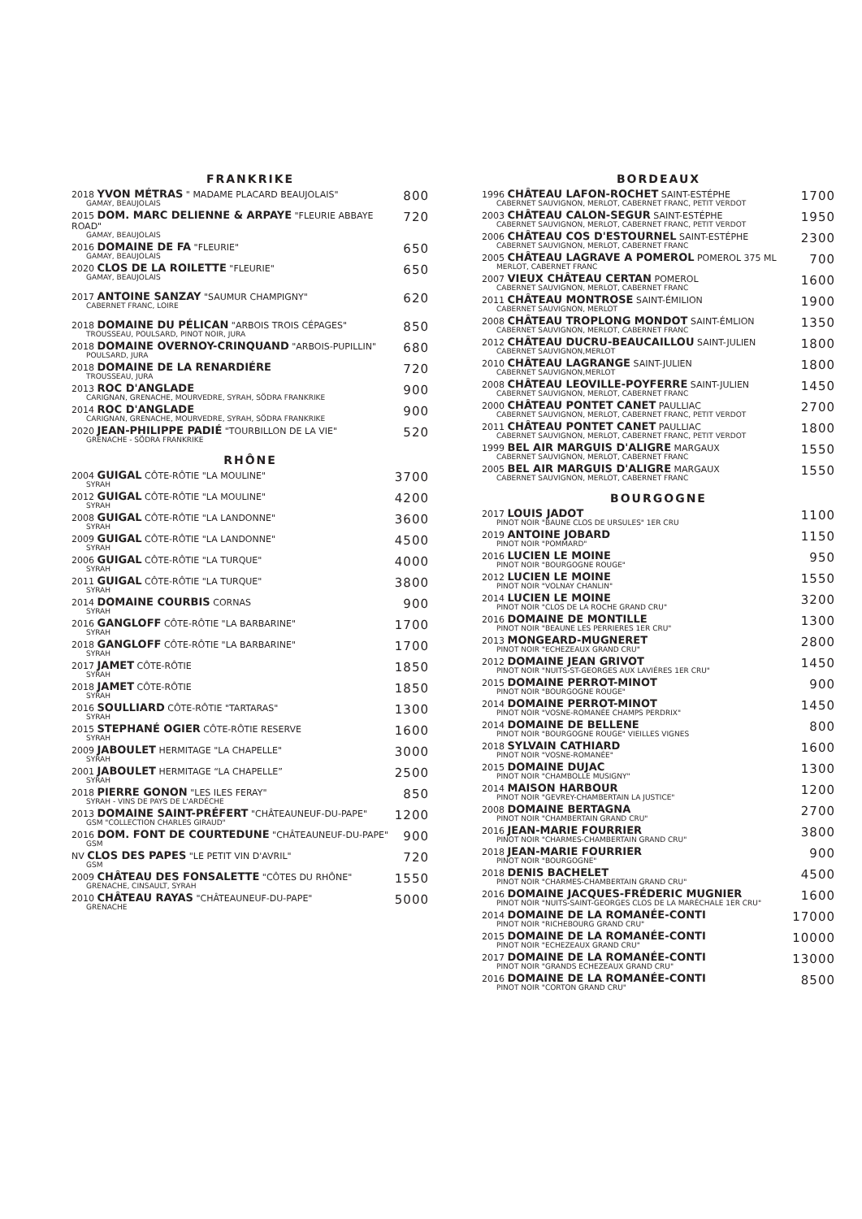FRANKRIKE
2018 YVON MÉTRAS " MADAME PLACARD BEAUJOLAIS"
GAMAY, BEAUJOLAIS
800
2015 DOM. MARC DELIENNE & ARPAYE "FLEURIE ABBAYE ROAD"
GAMAY, BEAUJOLAIS
720
2016 DOMAINE DE FA "FLEURIE"
GAMAY, BEAUJOLAIS
650
2020 CLOS DE LA ROILETTE "FLEURIE"
GAMAY, BEAUJOLAIS
650
2017 ANTOINE SANZAY "SAUMUR CHAMPIGNY"
CABERNET FRANC, LOIRE
620
2018 DOMAINE DU PÉLICAN "ARBOIS TROIS CÉPAGES"
TROUSSEAU, POULSARD, PINOT NOIR, JURA
850
2018 DOMAINE OVERNOY-CRINQUAND "ARBOIS-PUPILLIN"
POULSARD, JURA
680
2018 DOMAINE DE LA RENARDIÉRE
TROUSSEAU, JURA
720
2013 ROC D'ANGLADE
CARIGNAN, GRENACHE, MOURVEDRE, SYRAH, SÖDRA FRANKRIKE
900
2014 ROC D'ANGLADE
CARIGNAN, GRENACHE, MOURVEDRE, SYRAH, SÖDRA FRANKRIKE
900
2020 JEAN-PHILIPPE PADIÉ "TOURBILLON DE LA VIE"
GRENACHE - SÖDRA FRANKRIKE
520
RHÔNE
2004 GUIGAL CÔTE-RÔTIE "LA MOULINE"
SYRAH
3700
2012 GUIGAL CÔTE-RÔTIE "LA MOULINE"
SYRAH
4200
2008 GUIGAL CÔTE-RÔTIE "LA LANDONNE"
SYRAH
3600
2009 GUIGAL CÔTE-RÔTIE "LA LANDONNE"
SYRAH
4500
2006 GUIGAL CÔTE-RÔTIE "LA TURQUE"
SYRAH
4000
2011 GUIGAL CÔTE-RÔTIE "LA TURQUE"
SYRAH
3800
2014 DOMAINE COURBIS CORNAS
SYRAH
900
2016 GANGLOFF CÔTE-RÔTIE "LA BARBARINE"
SYRAH
1700
2018 GANGLOFF CÔTE-RÔTIE "LA BARBARINE"
SYRAH
1700
2017 JAMET CÔTE-RÔTIE
SYRAH
1850
2018 JAMET CÔTE-RÔTIE
SYRAH
1850
2016 SOULLIARD CÔTE-RÔTIE "TARTARAS"
SYRAH
1300
2015 STEPHANÉ OGIER CÔTE-RÔTIE RESERVE
SYRAH
1600
2009 JABOULET HERMITAGE "LA CHAPELLE"
SYRAH
3000
2001 JABOULET HERMITAGE “LA CHAPELLE”
SYRAH
2500
2018 PIERRE GONON "LES ILES FERAY"
SYRAH - VINS DE PAYS DE L'ARDÉCHE
850
2013 DOMAINE SAINT-PRÉFERT "CHÂTEAUNEUF-DU-PAPE"
GSM "COLLECTION CHARLES GIRAUD"
1200
2016 DOM. FONT DE COURTEDUNE "CHÂTEAUNEUF-DU-PAPE"
GSM
900
NV CLOS DES PAPES "LE PETIT VIN D'AVRIL"
GSM
720
2009 CHÂTEAU DES FONSALETTE "CÔTES DU RHÔNE"
GRENACHE, CINSAULT, SYRAH
1550
2010 CHÂTEAU RAYAS "CHÂTEAUNEUF-DU-PAPE"
GRENACHE
5000
BORDEAUX
1996 CHÂTEAU LAFON-ROCHET SAINT-ESTÉPHE
CABERNET SAUVIGNON, MERLOT, CABERNET FRANC, PETIT VERDOT
1700
2003 CHÂTEAU CALON-SEGUR SAINT-ESTÉPHE
CABERNET SAUVIGNON, MERLOT, CABERNET FRANC, PETIT VERDOT
1950
2006 CHÂTEAU COS D'ESTOURNEL SAINT-ESTÉPHE
CABERNET SAUVIGNON, MERLOT, CABERNET FRANC
2300
2005 CHÂTEAU LAGRAVE A POMEROL POMEROL 375 ML
MERLOT, CABERNET FRANC
700
2007 VIEUX CHÂTEAU CERTAN POMEROL
CABERNET SAUVIGNON, MERLOT, CABERNET FRANC
1600
2011 CHÂTEAU MONTROSE SAINT-ÉMILION
CABERNET SAUVIGNON, MERLOT
1900
2008 CHÂTEAU TROPLONG MONDOT SAINT-ÉMLION
CABERNET SAUVIGNON, MERLOT, CABERNET FRANC
1350
2012 CHÂTEAU DUCRU-BEAUCAILLOU SAINT-JULIEN
CABERNET SAUVIGNON,MERLOT
1800
2010 CHÂTEAU LAGRANGE SAINT-JULIEN
CABERNET SAUVIGNON,MERLOT
1800
2008 CHÂTEAU LEOVILLE-POYFERRE SAINT-JULIEN
CABERNET SAUVIGNON, MERLOT, CABERNET FRANC
1450
2000 CHÂTEAU PONTET CANET PAULLIAC
CABERNET SAUVIGNON, MERLOT, CABERNET FRANC, PETIT VERDOT
2700
2011 CHÂTEAU PONTET CANET PAULLIAC
CABERNET SAUVIGNON, MERLOT, CABERNET FRANC, PETIT VERDOT
1800
1999 BEL AIR MARGUIS D'ALIGRE MARGAUX
CABERNET SAUVIGNON, MERLOT, CABERNET FRANC
1550
2005 BEL AIR MARGUIS D'ALIGRE MARGAUX
CABERNET SAUVIGNON, MERLOT, CABERNET FRANC
1550
BOURGOGNE
2017 LOUIS JADOT
PINOT NOIR "BAUNE CLOS DE URSULES" 1ER CRU
1100
2019 ANTOINE JOBARD
PINOT NOIR "POMMARD"
1150
2016 LUCIEN LE MOINE
PINOT NOIR "BOURGOGNE ROUGE"
950
2012 LUCIEN LE MOINE
PINOT NOIR "VOLNAY CHANLIN"
1550
2014 LUCIEN LE MOINE
PINOT NOIR "CLOS DE LA ROCHE GRAND CRU"
3200
2016 DOMAINE DE MONTILLE
PINOT NOIR "BEAUNE LES PERRIERES 1ER CRU"
1300
2013 MONGEARD-MUGNERET
PINOT NOIR "ECHEZEAUX GRAND CRU"
2800
2012 DOMAINE JEAN GRIVOT
PINOT NOIR "NUITS-ST-GEORGES AUX LAVIÉRES 1ER CRU"
1450
2015 DOMAINE PERROT-MINOT
PINOT NOIR "BOURGOGNE ROUGE"
900
2014 DOMAINE PERROT-MINOT
PINOT NOIR "VOSNE-ROMANÉE CHAMPS PERDRIX"
1450
2014 DOMAINE DE BELLENE
PINOT NOIR "BOURGOGNE ROUGE" VIEILLES VIGNES
800
2018 SYLVAIN CATHIARD
PINOT NOIR "VOSNE-ROMANÉE"
1600
2015 DOMAINE DUJAC
PINOT NOIR "CHAMBOLLE MUSIGNY"
1300
2014 MAISON HARBOUR
PINOT NOIR "GEVREY-CHAMBERTAIN LA JUSTICE"
1200
2008 DOMAINE BERTAGNA
PINOT NOIR "CHAMBERTAIN GRAND CRU"
2700
2016 JEAN-MARIE FOURRIER
PINOT NOIR "CHARMES-CHAMBERTAIN GRAND CRU"
3800
2018 JEAN-MARIE FOURRIER
PINOT NOIR "BOURGOGNE"
900
2018 DENIS BACHELET
PINOT NOIR "CHARMES-CHAMBERTAIN GRAND CRU"
4500
2016 DOMAINE JACQUES-FRÉDERIC MUGNIER
PINOT NOIR "NUITS-SAINT-GEORGES CLOS DE LA MARÉCHALE 1ER CRU"
1600
2014 DOMAINE DE LA ROMANÉE-CONTI
PINOT NOIR "RICHEBOURG GRAND CRU"
17000
2015 DOMAINE DE LA ROMANÉE-CONTI
PINOT NOIR "ECHEZEAUX GRAND CRU"
10000
2017 DOMAINE DE LA ROMANÉE-CONTI
PINOT NOIR "GRANDS ECHEZEAUX GRAND CRU"
13000
2016 DOMAINE DE LA ROMANÉE-CONTI
PINOT NOIR "CORTON GRAND CRU"
8500